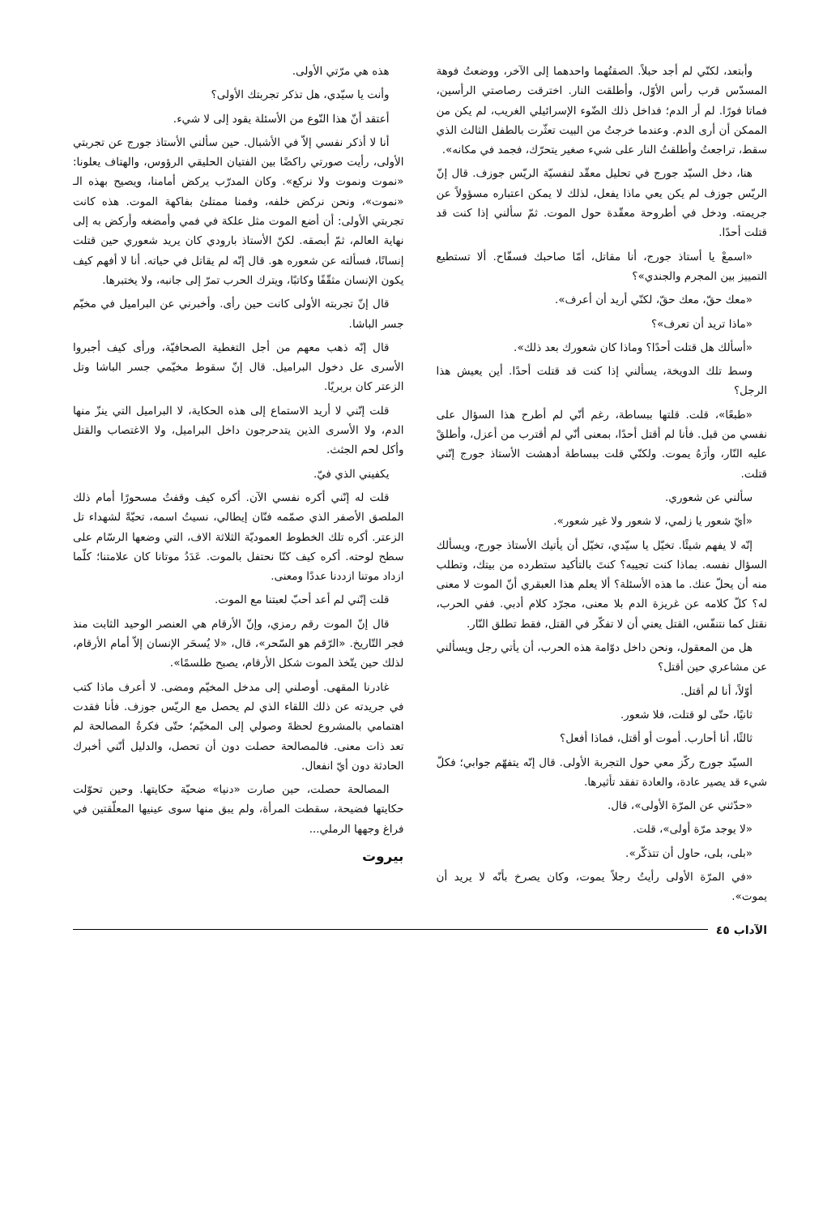وأبتعد، لكنّي لم أجد حبلاً. الصقتُهما واحدهما إلى الآخر، ووضعتُ فوهة المسدّس قرب رأس الأوّل، وأطلقت النار. اخترقت رصاصتي الرأسين، فماتا فورًا. لم أر الدم؛ فداخل ذلك الضّوء الإسرائيلي الغريب، لم يكن من الممكن أن أرى الدم. وعندما خرجتُ من البيت تعثّرت بالطفل الثالث الذي سقط، تراجعتُ وأطلقتُ النار على شيء صغير يتحرّك، فجمد في مكانه».
هنا، دخل السيّد جورج في تحليل معقّد لنفسيّة الريّس جوزف. قال إنّ الريّس جوزف لم يكن يعي ماذا يفعل، لذلك لا يمكن اعتباره مسؤولاً عن جريمته. ودخل في أطروحة معقّدة حول الموت. ثمّ سألني إذا كنت قد قتلت أحدًا.
«اسمعْ يا أستاذ جورج، أنا مقاتل، أمّا صاحبك فسفّاح. ألا تستطيع التمييز بين المجرم والجندي»؟
«معك حقّ، معك حقّ، لكنّي أريد أن أعرف».
«ماذا تريد أن تعرف»؟
«أسألك هل قتلت أحدًا؟ وماذا كان شعورك بعد ذلك».
وسط تلك الدويخة، يسألني إذا كنت قد قتلت أحدًا. أين يعيش هذا الرجل؟
«طبعًا»، قلت. قلتها ببساطة، رغم أنّي لم أطرح هذا السؤال على نفسي من قبل. فأنا لم أقتل أحدًا، بمعنى أنّي لم أقترب من أعزل، وأطلقْ عليه النّار، وأرَهُ يموت. ولكنّي قلت ببساطة أدهشت الأستاذ جورج إنّني قتلت.
سألني عن شعوري.
«أيّ شعور يا زلمي، لا شعور ولا غير شعور».
إنّه لا يفهم شيئًا. تخيّل يا سيّدي، تخيّل أن يأتيك الأستاذ جورج، ويسألك السؤال نفسه. بماذا كنت تجيبه؟ كنتَ بالتأكيد ستطرده من بيتك، وتطلب منه أن يحلّ عنك. ما هذه الأسئلة؟ ألا يعلم هذا العبقري أنّ الموت لا معنى له؟ كلّ كلامه عن غريزة الدم بلا معنى، مجرّد كلام أدبي. ففي الحرب، نقتل كما نتنفّس، القتل يعني أن لا تفكّر في القتل، فقط تطلق النّار.
هل من المعقول، ونحن داخل دوّامة هذه الحرب، أن يأتي رجل ويسألني عن مشاعري حين أقتل؟
أوّلاً، أنا لم أقتل.
ثانيًا، حتّى لو قتلت، فلا شعور.
ثالثًا، أنا أحارب. أموت أو أقتل، فماذا أفعل؟
السيّد جورج ركّز معي حول التجربة الأولى. قال إنّه يتفهّم جوابي؛ فكلّ شيء قد يصير عادة، والعادة تفقد تأثيرها.
«حدّثني عن المرّة الأولى»، قال.
«لا يوجد مرّة أولى»، قلت.
«بلى، بلى، حاول أن تتذكّر».
«في المرّة الأولى رأيتُ رجلاً يموت، وكان يصرخ بأنّه لا يريد أن يموت».
هذه هي مرّتي الأولى.
وأنت يا سيّدي، هل تذكر تجربتك الأولى؟
أعتقد أنّ هذا النّوع من الأسئلة يقود إلى لا شيء.
أنا لا أذكر نفسي إلاّ في الأشبال. حين سألني الأستاذ جورج عن تجربتي الأولى، رأيت صورتي راكضًا بين الفتيان الحليقي الرؤوس، والهتاف يعلونا: «نموت ونموت ولا نركع». وكان المدرّب يركض أمامنا، ويصيح بهذه الـ «نموت»، ونحن نركض خلفه، وفمنا ممتلئ بفاكهة الموت. هذه كانت تجربتي الأولى: أن أضع الموت مثل علكة في فمي وأمضغه وأركض به إلى نهاية العالم، ثمّ أبصقه. لكنّ الأستاذ بارودي كان يريد شعوري حين قتلت إنسانًا، فسألته عن شعوره هو. قال إنّه لم يقاتل في حياته. أنا لا أفهم كيف يكون الإنسان مثقّفًا وكاتبًا، ويترك الحرب تمرّ إلى جانبه، ولا يختبرها.
قال إنّ تجربته الأولى كانت حين رأى. وأخبرني عن البراميل في مخيّم جسر الباشا.
قال إنّه ذهب معهم من أجل التغطية الصحافيّة، ورأى كيف أجبروا الأسرى عل دخول البراميل. قال إنّ سقوط مخيّمي جسر الباشا وتل الزعتر كان بربريًا.
قلت إنّني لا أريد الاستماع إلى هذه الحكاية، لا البراميل التي ينزّ منها الدم، ولا الأسرى الذين يتدحرجون داخل البراميل، ولا الاغتصاب والقتل وأكل لحم الجثث.
يكفيني الذي فيّ.
قلت له إنّني أكره نفسي الآن. أكره كيف وقفتُ مسحورًا أمام ذلك الملصق الأصفر الذي صمّمه فنّان إيطالي، نسيتُ اسمه، تحيّةً لشهداء تل الزعتر. أكره تلك الخطوط العموديّة الثلاثة الاف، التي وضعها الرسّام على سطح لوحته. أكره كيف كنّا نحتفل بالموت. عَدَدُ موتانا كان علامتنا؛ كلّما ازداد موتنا ازددنا عددًا ومعنى.
قلت إنّني لم أعد أحبّ لعبتنا مع الموت.
قال إنّ الموت رقم رمزي، وإنّ الأرقام هي العنصر الوحيد الثابت منذ فجر التّاريخ. «الرّقم هو السّحر»، قال، «لا يُسحَر الإنسان إلاّ أمام الأرقام، لذلك حين يتّخذ الموت شكل الأرقام، يصبح طلسمًا».
غادرنا المقهى. أوصلني إلى مدخل المخيّم ومضى. لا أعرف ماذا كتب في جريدته عن ذلك اللقاء الذي لم يحصل مع الريّس جوزف. فأنا فقدت اهتمامي بالمشروع لحظةَ وصولي إلى المخيّم؛ حتّى فكرةُ المصالحة لم تعد ذات معنى. فالمصالحة حصلت دون أن تحصل، والدليل أنّني أخبرك الحادثة دون أيّ انفعال.
المصالحة حصلت، حين صارت «دنيا» ضحيّة حكايتها. وحين تحوّلت حكايتها فضيحة، سقطت المرأة، ولم يبق منها سوى عينيها المعلّقتين في فراغ وجهها الرملي...
بيروت
الآداب ٤٥